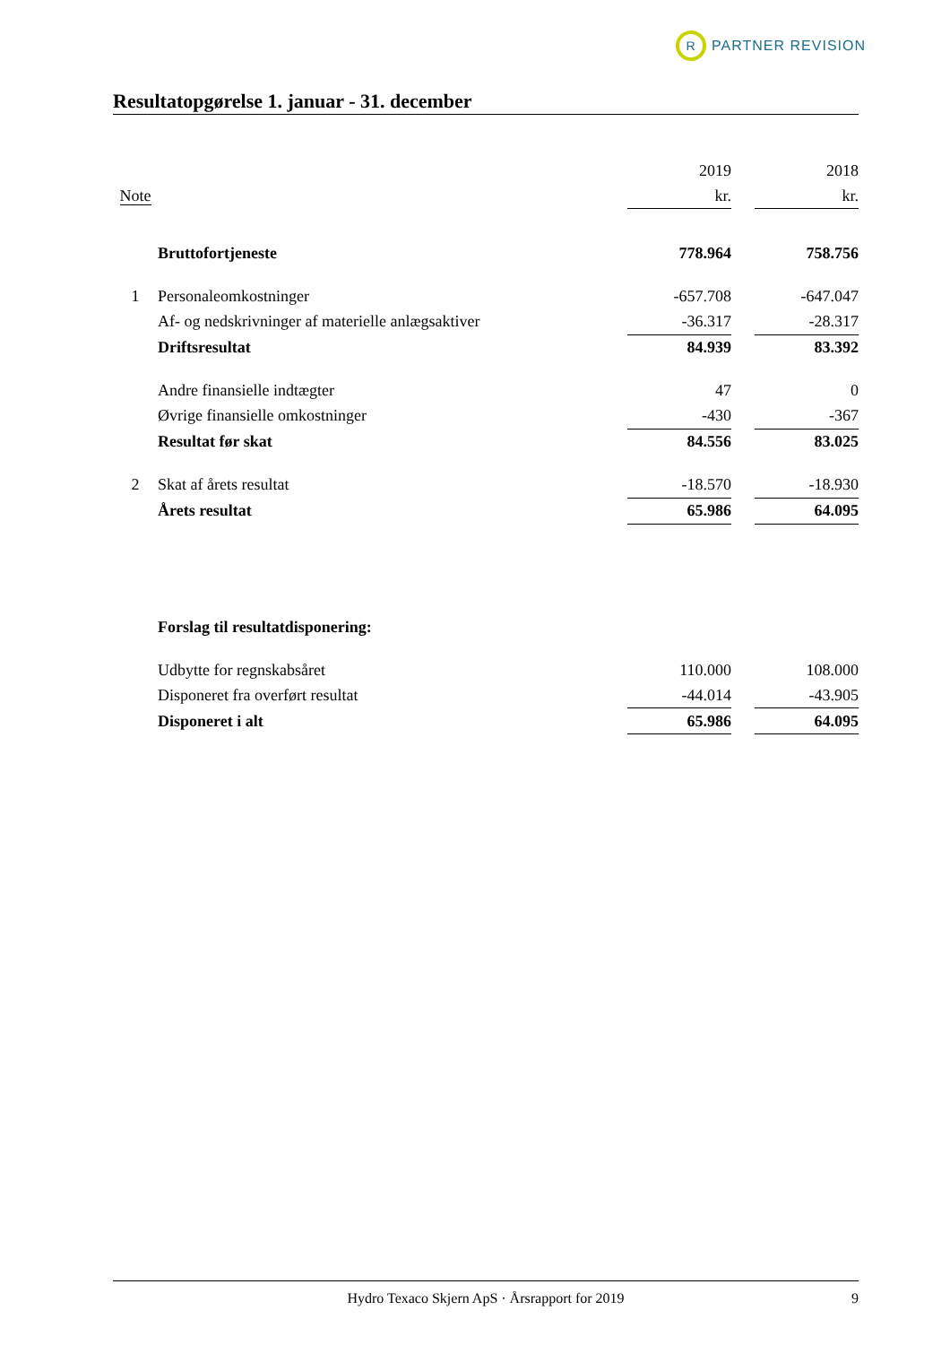R
PARTNER REVISION
Resultatopgørelse 1. januar - 31. december
| | | 2019 | | 2018 |
| Note | | kr. | | kr. |
| | Bruttofortjeneste | 778.964 | | 758.756 |
| 1 | Personaleomkostninger | -657.708 | | -647.047 |
| | Af- og nedskrivninger af materielle anlægsaktiver | -36.317 | | -28.317 |
| | Driftsresultat | 84.939 | | 83.392 |
| | Andre finansielle indtægter | 47 | | 0 |
| | Øvrige finansielle omkostninger | -430 | | -367 |
| | Resultat før skat | 84.556 | | 83.025 |
| 2 | Skat af årets resultat | -18.570 | | -18.930 |
| | Årets resultat | 65.986 | | 64.095 |
| | Forslag til resultatdisponering: | | | |
| | Udbytte for regnskabsåret | 110.000 | | 108.000 |
| | Disponeret fra overført resultat | -44.014 | | -43.905 |
| | Disponeret i alt | 65.986 | | 64.095 |
Hydro Texaco Skjern ApS · Årsrapport for 2019 9